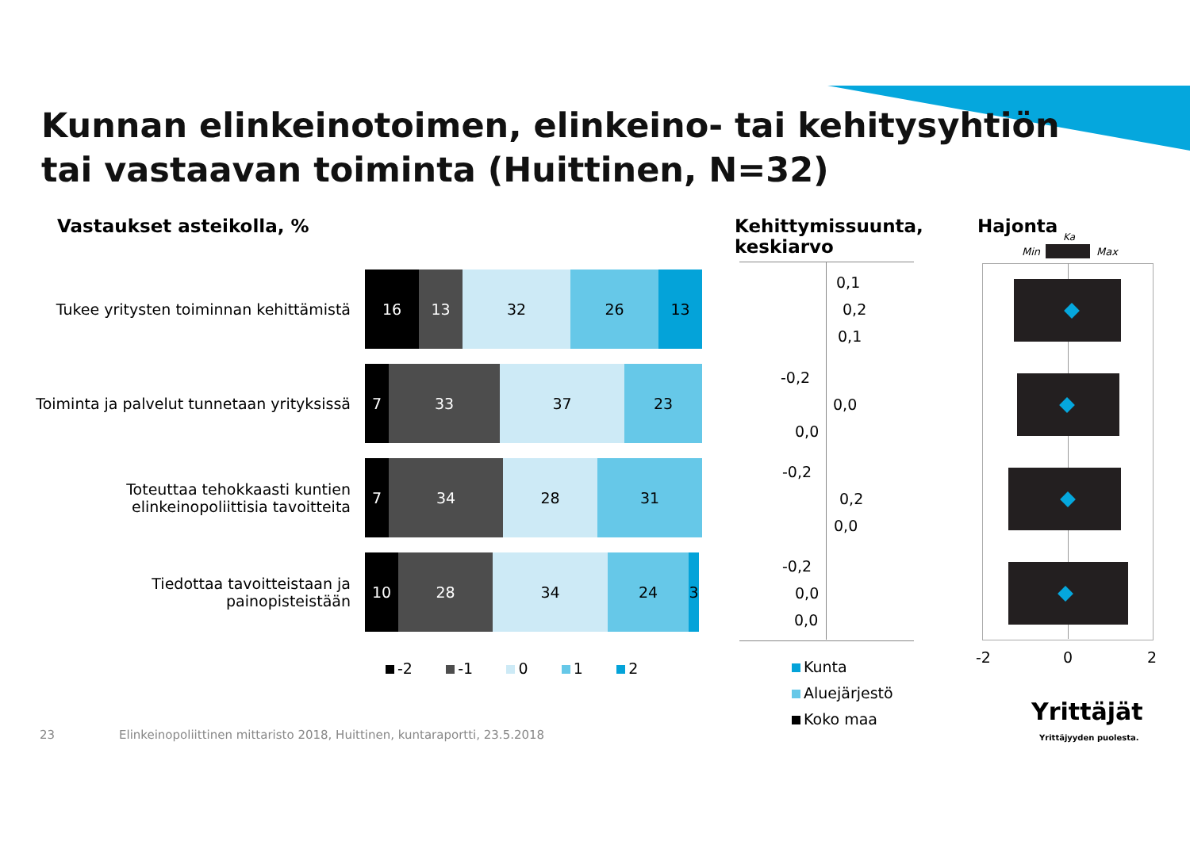Kunnan elinkeinotoimen, elinkeino- tai kehitysyhtiön
tai vastaavan toiminta (Huittinen, N=32)
Vastaukset asteikolla, %
Kehittymissuunta,
keskiarvo
Hajonta Ka
Min Max
Tukee yritysten toiminnan kehittämistä
16 13 32 26 13
Toiminta ja palvelut tunnetaan yrityksissä
7 33 37 23
Toteuttaa tehokkaasti kuntien elinkeinopoliittisia tavoitteita
7 34 28 31
Tiedottaa tavoitteistaan ja painopisteistään
10 28 34 24 3
-2 -1 0 1 2
0,1
0,2
0,1
-0,2
0,0
0,0
-0,2
0,2
0,0
-0,2
0,0
0,0
Kunta
Aluejärjestö
Koko maa
-2 0 2
Yrittäjät
Yrittäjyyden puolesta.
23
Elinkeinopoliittinen mittaristo 2018, Huittinen, kuntaraportti, 23.5.2018